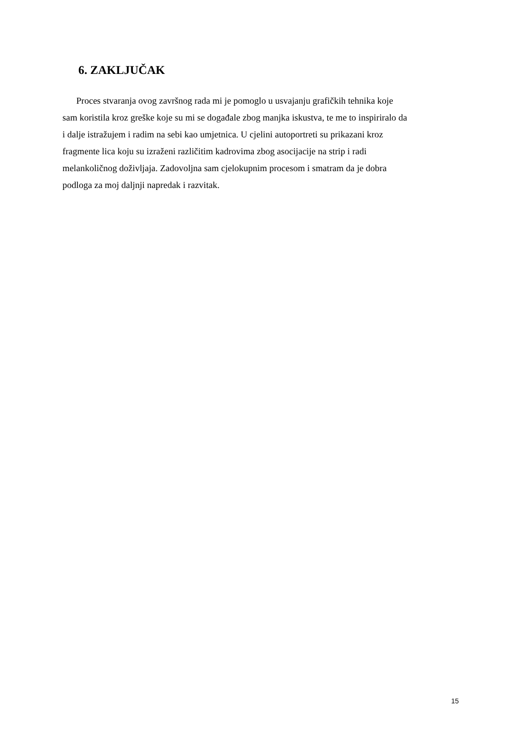6. ZAKLJUČAK
Proces stvaranja ovog završnog rada mi je pomoglo u usvajanju grafičkih tehnika koje
sam koristila kroz greške koje su mi se događale zbog manjka iskustva, te me to inspiriralo da
i dalje istražujem i radim na sebi kao umjetnica. U cjelini autoportreti su prikazani kroz
fragmente lica koju su izraženi različitim kadrovima zbog asocijacije na strip i radi
melankoličnog doživljaja. Zadovoljna sam cjelokupnim procesom i smatram da je dobra
podloga za moj daljnji napredak i razvitak.
15